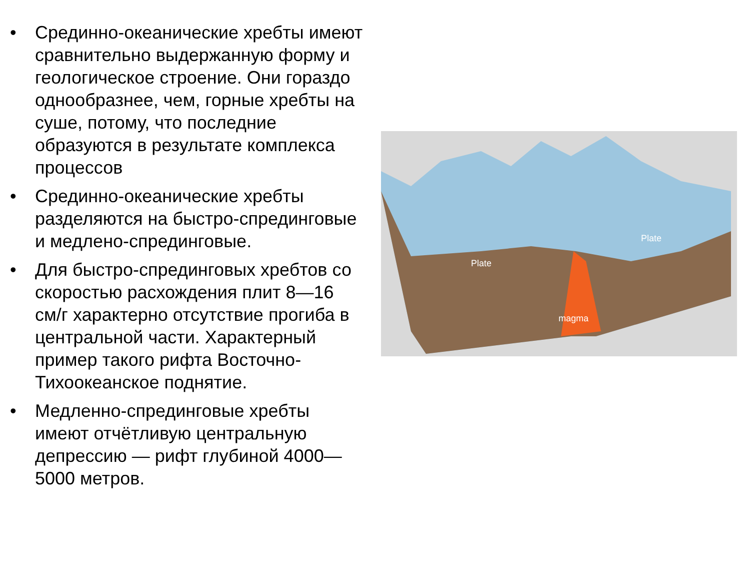• Срединно-океанические хребты имеют сравнительно выдержанную форму и геологическое строение. Они гораздо однообразнее, чем, горные хребты на суше, потому, что последние образуются в результате комплекса процессов
• Срединно-океанические хребты разделяются на быстро-спрединговые и медлено-спрединговые.
• Для быстро-спрединговых хребтов со скоростью расхождения плит 8—16 см/г характерно отсутствие прогиба в центральной части. Характерный пример такого рифта Восточно-Тихоокеанское поднятие.
• Медленно-спрединговые хребты имеют отчётливую центральную депрессию — рифт глубиной 4000—5000 метров.
Plate
Plate
magma